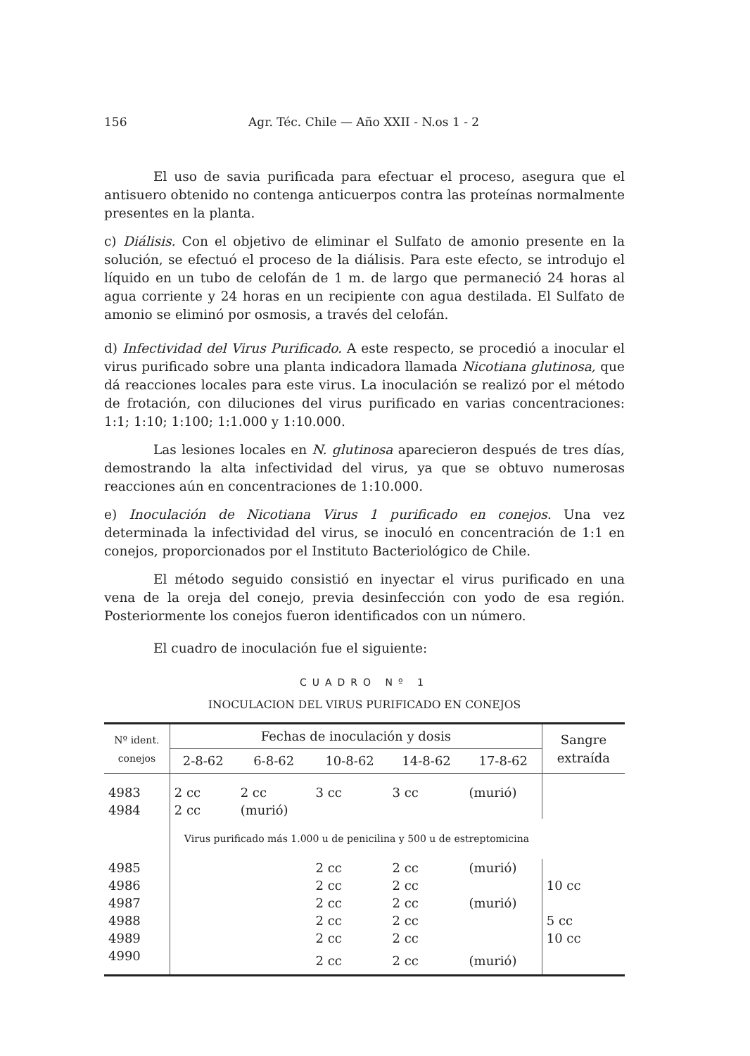156 Agr. Téc. Chile — Año XXII - N.os 1 - 2
El uso de savia purificada para efectuar el proceso, asegura que el antisuero obtenido no contenga anticuerpos contra las proteínas normalmente presentes en la planta.
c) Diálisis. Con el objetivo de eliminar el Sulfato de amonio presente en la solución, se efectuó el proceso de la diálisis. Para este efecto, se introdujo el líquido en un tubo de celofán de 1 m. de largo que permaneció 24 horas al agua corriente y 24 horas en un recipiente con agua destilada. El Sulfato de amonio se eliminó por osmosis, a través del celofán.
d) Infectividad del Virus Purificado. A este respecto, se procedió a inocular el virus purificado sobre una planta indicadora llamada Nicotiana glutinosa, que dá reacciones locales para este virus. La inoculación se realizó por el método de frotación, con diluciones del virus purificado en varias concentraciones: 1:1; 1:10; 1:100; 1:1.000 y 1:10.000.
Las lesiones locales en N. glutinosa aparecieron después de tres días, demostrando la alta infectividad del virus, ya que se obtuvo numerosas reacciones aún en concentraciones de 1:10.000.
e) Inoculación de Nicotiana Virus 1 purificado en conejos. Una vez determinada la infectividad del virus, se inoculó en concentración de 1:1 en conejos, proporcionados por el Instituto Bacteriológico de Chile.
El método seguido consistió en inyectar el virus purificado en una vena de la oreja del conejo, previa desinfección con yodo de esa región. Posteriormente los conejos fueron identificados con un número.
El cuadro de inoculación fue el siguiente:
CUADRO Nº 1
INOCULACION DEL VIRUS PURIFICADO EN CONEJOS
| Nº ident. conejos | Fechas de inoculación y dosis | | | | | Sangre extraída |
| --- | --- | --- | --- | --- | --- | --- |
| | 2-8-62 | 6-8-62 | 10-8-62 | 14-8-62 | 17-8-62 | |
| 4983 | 2 cc | 2 cc | 3 cc | 3 cc | (murió) | |
| 4984 | 2 cc | (murió) | | | | |
| | Virus purificado más 1.000 u de penicilina y 500 u de estreptomicina | | | | | |
| 4985 | | | 2 cc | 2 cc | (murió) | |
| 4986 | | | 2 cc | 2 cc | | 10 cc |
| 4987 | | | 2 cc | 2 cc | (murió) | |
| 4988 | | | 2 cc | 2 cc | | 5 cc |
| 4989 | | | 2 cc | 2 cc | | 10 cc |
| 4990 | | | 2 cc | 2 cc | (murió) | |